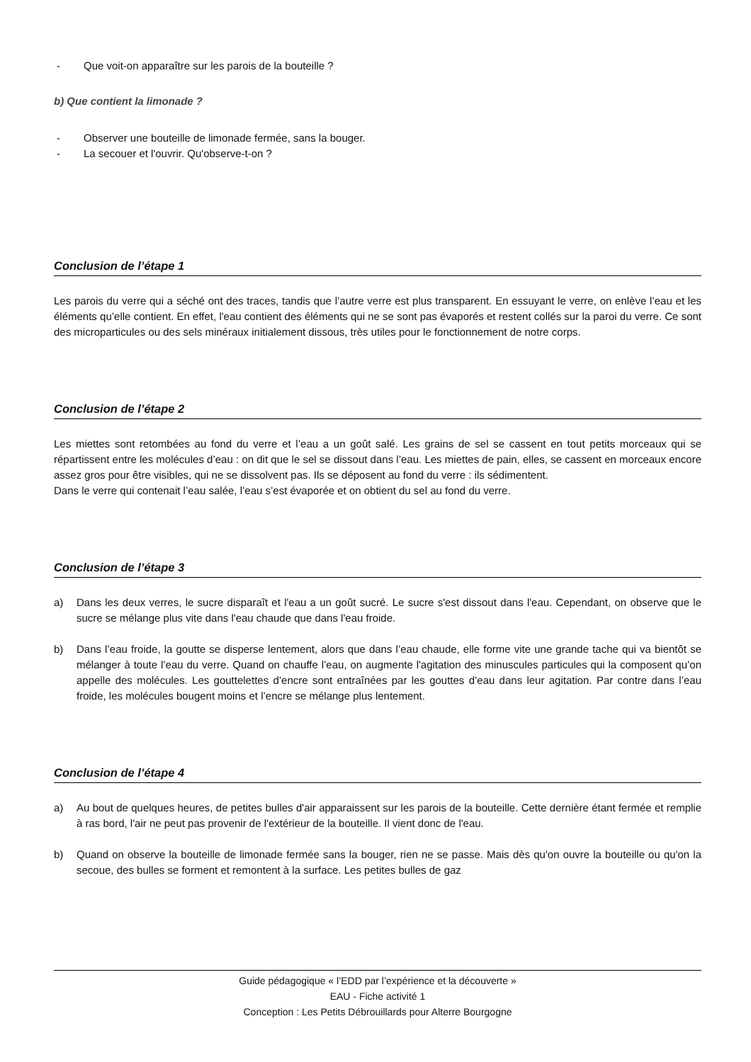- Que voit-on apparaître sur les parois de la bouteille ?
b) Que contient la limonade ?
- Observer une bouteille de limonade fermée, sans la bouger.
- La secouer et l'ouvrir. Qu'observe-t-on ?
Conclusion de l’étape 1
Les parois du verre qui a séché ont des traces, tandis que l’autre verre est plus transparent. En essuyant le verre, on enlève l’eau et les éléments qu’elle contient. En effet, l'eau contient des éléments qui ne se sont pas évaporés et restent collés sur la paroi du verre. Ce sont des microparticules ou des sels minéraux initialement dissous, très utiles pour le fonctionnement de notre corps.
Conclusion de l’étape 2
Les miettes sont retombées au fond du verre et l’eau a un goût salé. Les grains de sel se cassent en tout petits morceaux qui se répartissent entre les molécules d’eau : on dit que le sel se dissout dans l’eau. Les miettes de pain, elles, se cassent en morceaux encore assez gros pour être visibles, qui ne se dissolvent pas. Ils se déposent au fond du verre : ils sédimentent.
Dans le verre qui contenait l’eau salée, l’eau s’est évaporée et on obtient du sel au fond du verre.
Conclusion de l’étape 3
a) Dans les deux verres, le sucre disparaît et l'eau a un goût sucré. Le sucre s'est dissout dans l'eau. Cependant, on observe que le sucre se mélange plus vite dans l'eau chaude que dans l'eau froide.
b) Dans l’eau froide, la goutte se disperse lentement, alors que dans l’eau chaude, elle forme vite une grande tache qui va bientôt se mélanger à toute l’eau du verre. Quand on chauffe l’eau, on augmente l'agitation des minuscules particules qui la composent qu’on appelle des molécules. Les gouttelettes d’encre sont entraînées par les gouttes d’eau dans leur agitation. Par contre dans l’eau froide, les molécules bougent moins et l’encre se mélange plus lentement.
Conclusion de l’étape 4
a) Au bout de quelques heures, de petites bulles d'air apparaissent sur les parois de la bouteille. Cette dernière étant fermée et remplie à ras bord, l'air ne peut pas provenir de l'extérieur de la bouteille. Il vient donc de l'eau.
b) Quand on observe la bouteille de limonade fermée sans la bouger, rien ne se passe. Mais dès qu'on ouvre la bouteille ou qu'on la secoue, des bulles se forment et remontent à la surface. Les petites bulles de gaz
Guide pédagogique « l’EDD par l’expérience et la découverte »
EAU - Fiche activité 1
Conception : Les Petits Débrouillards pour Alterre Bourgogne